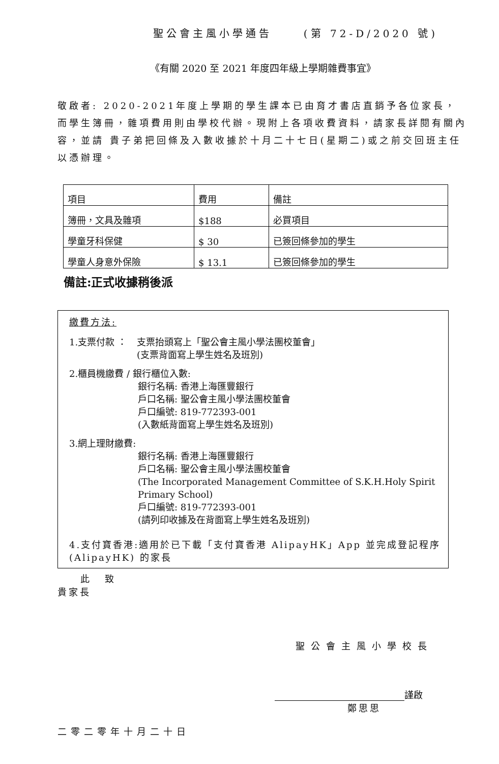聖公會主風小學通告 (第 72-D/2020 號)
《有關 2020 至 2021 年度四年級上學期雜費事宜》
敬啟者: 2020-2021年度上學期的學生課本已由育才書店直銷予各位家長，而學生簿冊，雜項費用則由學校代辦。現附上各項收費資料，請家長詳閱有關內容，並請 貴子弟把回條及入數收據於十月二十七日(星期二)或之前交回班主任以憑辦理。
| 項目 | 費用 | 備註 |
| 簿冊，文具及雜項 | $188 | 必買項目 |
| 學童牙科保健 | $ 30 | 已簽回條參加的學生 |
| 學童人身意外保險 | $ 13.1 | 已簽回條參加的學生 |
備註:正式收據稍後派
繳費方法:
1.支票付款 ： 支票抬頭寫上「聖公會主風小學法團校董會」
(支票背面寫上學生姓名及班別)
2.櫃員機繳費 / 銀行櫃位入數:
銀行名稱: 香港上海匯豐銀行
戶口名稱: 聖公會主風小學法團校董會
戶口編號: 819-772393-001
(入數紙背面寫上學生姓名及班別)
3.網上理財繳費:
銀行名稱: 香港上海匯豐銀行
戶口名稱: 聖公會主風小學法團校董會
(The Incorporated Management Committee of S.K.H.Holy Spirit Primary School)
戶口編號: 819-772393-001
(請列印收據及在背面寫上學生姓名及班別)
4.支付寶香港:適用於已下載「支付寶香港 AlipayHK」App 並完成登記程序 (AlipayHK) 的家長
此致
貴家長
聖公會主風小學校長
謹啟
鄭思思
二零二零年十月二十日